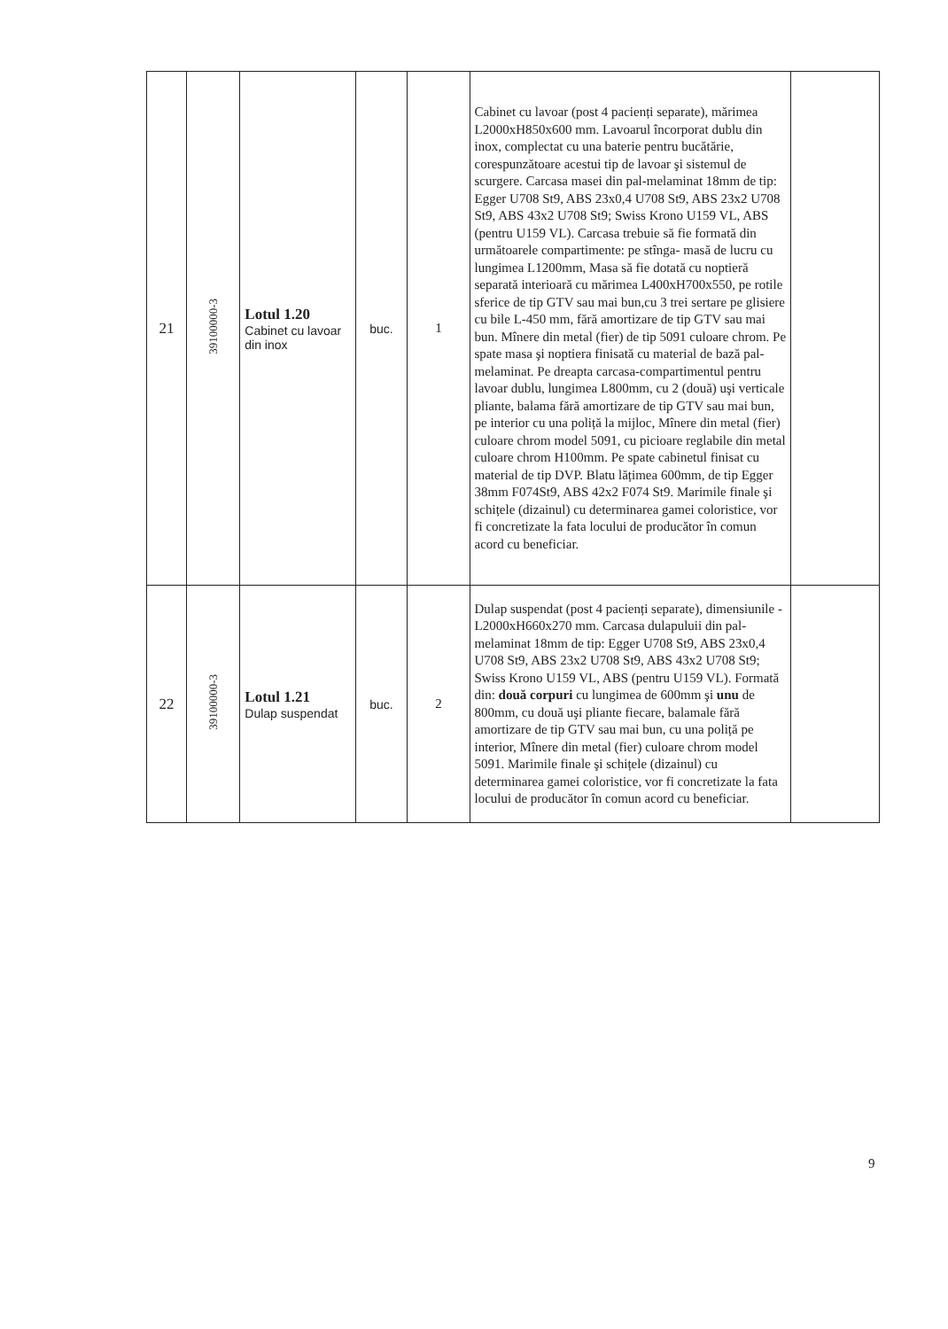| 21 | 39100000-3 | Lotul 1.20 Cabinet cu lavoar din inox | buc. | 1 | Cabinet cu lavoar (post 4 pacienți separate), mărimea L2000xH850x600 mm. Lavoarul încorporat dublu din inox, complectat cu una baterie pentru bucătărie, corespunzătoare acestui tip de lavoar şi sistemul de scurgere. Carcasa masei din pal-melaminat 18mm de tip: Egger U708 St9, ABS 23x0,4 U708 St9, ABS 23x2 U708 St9, ABS 43x2 U708 St9; Swiss Krono U159 VL, ABS (pentru U159 VL). Carcasa trebuie să fie formată din următoarele compartimente: pe stînga- masă de lucru cu lungimea L1200mm, Masa să fie dotată cu noptieră separată interioară cu mărimea L400xH700x550, pe rotile sferice de tip GTV sau mai bun,cu 3 trei sertare pe glisiere cu bile L-450 mm, fără amortizare de tip GTV sau mai bun. Mînere din metal (fier) de tip 5091 culoare chrom. Pe spate masa şi noptiera finisată cu material de bază pal-melaminat. Pe dreapta carcasa-compartimentul pentru lavoar dublu, lungimea L800mm, cu 2 (două) uşi verticale pliante, balama fără amortizare de tip GTV sau mai bun, pe interior cu una poliță la mijloc, Mînere din metal (fier) culoare chrom model 5091, cu picioare reglabile din metal culoare chrom H100mm. Pe spate cabinetul finisat cu material de tip DVP. Blatu lățimea 600mm, de tip Egger 38mm F074St9, ABS 42x2 F074 St9. Marimile finale şi schițele (dizainul) cu determinarea gamei coloristice, vor fi concretizate la fata locului de producător în comun acord cu beneficiar. | |
| 22 | 39100000-3 | Lotul 1.21 Dulap suspendat | buc. | 2 | Dulap suspendat (post 4 pacienți separate), dimensiunile - L2000xH660x270 mm. Carcasa dulapuluii din pal-melaminat 18mm de tip: Egger U708 St9, ABS 23x0,4 U708 St9, ABS 23x2 U708 St9, ABS 43x2 U708 St9; Swiss Krono U159 VL, ABS (pentru U159 VL). Formată din: două corpuri cu lungimea de 600mm şi unu de 800mm, cu două uşi pliante fiecare, balamale fără amortizare de tip GTV sau mai bun, cu una poliță pe interior, Mînere din metal (fier) culoare chrom model 5091. Marimile finale şi schițele (dizainul) cu determinarea gamei coloristice, vor fi concretizate la fata locului de producător în comun acord cu beneficiar. | |
9